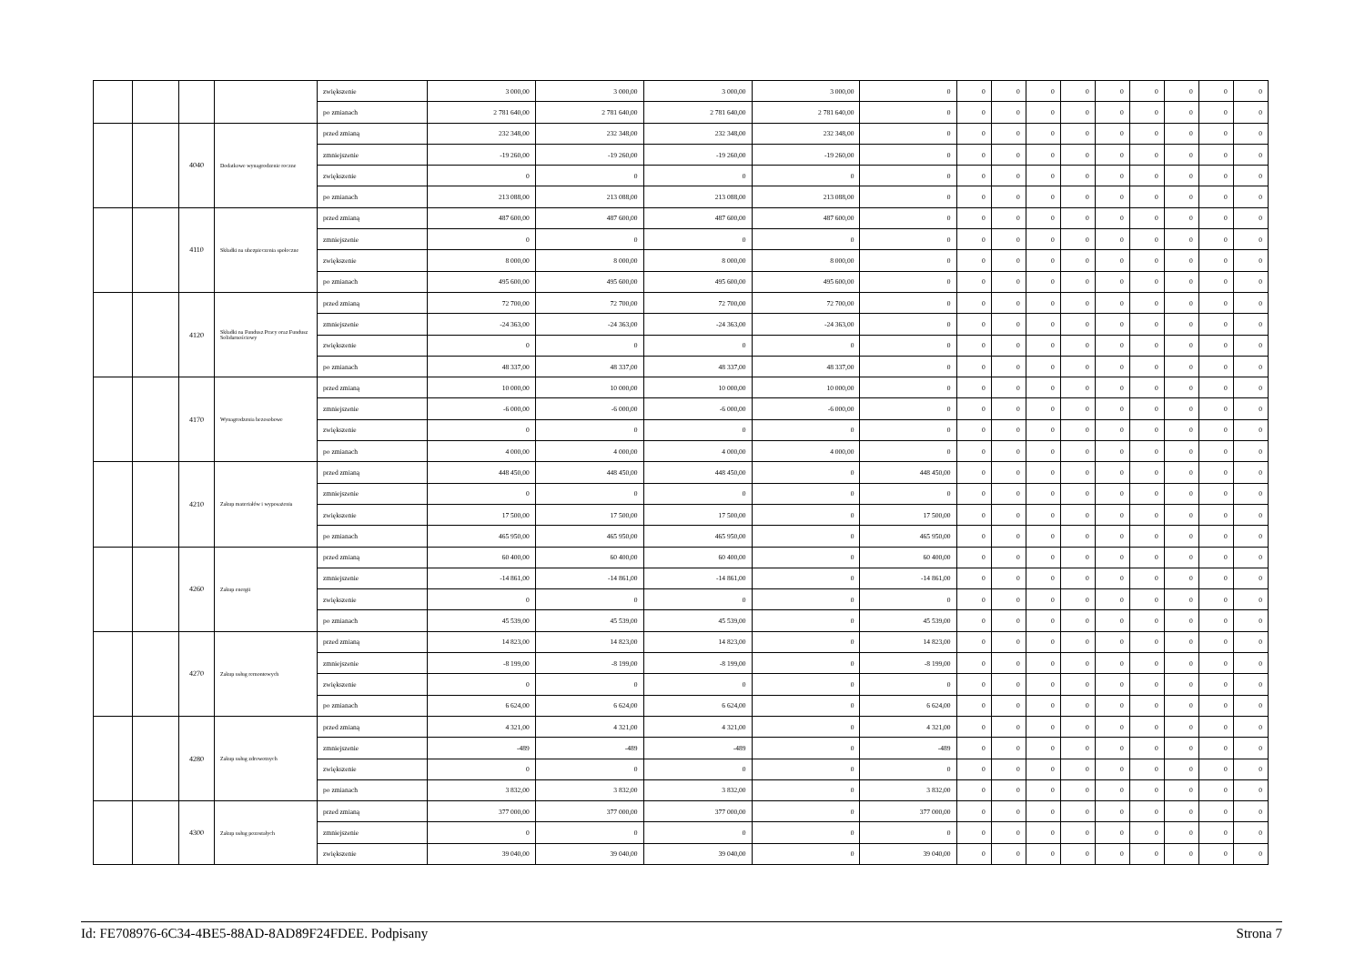| | | | | zwiększenie | 3 000,00 | 3 000,00 | 3 000,00 | 3 000,00 | 0 | 0 | 0 | 0 | 0 | 0 | 0 | 0 | 0 | 0 |
| | | | | po zmianach | 2 781 640,00 | 2 781 640,00 | 2 781 640,00 | 2 781 640,00 | 0 | 0 | 0 | 0 | 0 | 0 | 0 | 0 | 0 | 0 |
| | | 4040 | Dodatkowe wynagrodzenie roczne | przed zmianą | 232 348,00 | 232 348,00 | 232 348,00 | 232 348,00 | 0 | 0 | 0 | 0 | 0 | 0 | 0 | 0 | 0 | 0 |
| | | | | zmniejszenie | -19 260,00 | -19 260,00 | -19 260,00 | -19 260,00 | 0 | 0 | 0 | 0 | 0 | 0 | 0 | 0 | 0 | 0 |
| | | | | zwiększenie | 0 | 0 | 0 | 0 | 0 | 0 | 0 | 0 | 0 | 0 | 0 | 0 | 0 | 0 |
| | | | | po zmianach | 213 088,00 | 213 088,00 | 213 088,00 | 213 088,00 | 0 | 0 | 0 | 0 | 0 | 0 | 0 | 0 | 0 | 0 |
| | | 4110 | Składki na ubezpieczenia społeczne | przed zmianą | 487 600,00 | 487 600,00 | 487 600,00 | 487 600,00 | 0 | 0 | 0 | 0 | 0 | 0 | 0 | 0 | 0 | 0 |
| | | | | zmniejszenie | 0 | 0 | 0 | 0 | 0 | 0 | 0 | 0 | 0 | 0 | 0 | 0 | 0 | 0 |
| | | | | zwiększenie | 8 000,00 | 8 000,00 | 8 000,00 | 8 000,00 | 0 | 0 | 0 | 0 | 0 | 0 | 0 | 0 | 0 | 0 |
| | | | | po zmianach | 495 600,00 | 495 600,00 | 495 600,00 | 495 600,00 | 0 | 0 | 0 | 0 | 0 | 0 | 0 | 0 | 0 | 0 |
| | | 4120 | Składki na Fundusz Pracy oraz Fundusz Solidarnościowy | przed zmianą | 72 700,00 | 72 700,00 | 72 700,00 | 72 700,00 | 0 | 0 | 0 | 0 | 0 | 0 | 0 | 0 | 0 | 0 |
| | | | | zmniejszenie | -24 363,00 | -24 363,00 | -24 363,00 | -24 363,00 | 0 | 0 | 0 | 0 | 0 | 0 | 0 | 0 | 0 | 0 |
| | | | | zwiększenie | 0 | 0 | 0 | 0 | 0 | 0 | 0 | 0 | 0 | 0 | 0 | 0 | 0 | 0 |
| | | | | po zmianach | 48 337,00 | 48 337,00 | 48 337,00 | 48 337,00 | 0 | 0 | 0 | 0 | 0 | 0 | 0 | 0 | 0 | 0 |
| | | 4170 | Wynagrodzenia bezosobowe | przed zmianą | 10 000,00 | 10 000,00 | 10 000,00 | 10 000,00 | 0 | 0 | 0 | 0 | 0 | 0 | 0 | 0 | 0 | 0 |
| | | | | zmniejszenie | -6 000,00 | -6 000,00 | -6 000,00 | -6 000,00 | 0 | 0 | 0 | 0 | 0 | 0 | 0 | 0 | 0 | 0 |
| | | | | zwiększenie | 0 | 0 | 0 | 0 | 0 | 0 | 0 | 0 | 0 | 0 | 0 | 0 | 0 | 0 |
| | | | | po zmianach | 4 000,00 | 4 000,00 | 4 000,00 | 4 000,00 | 0 | 0 | 0 | 0 | 0 | 0 | 0 | 0 | 0 | 0 |
| | | 4210 | Zakup materiałów i wyposażenia | przed zmianą | 448 450,00 | 448 450,00 | 448 450,00 | 0 | 448 450,00 | 0 | 0 | 0 | 0 | 0 | 0 | 0 | 0 | 0 |
| | | | | zmniejszenie | 0 | 0 | 0 | 0 | 0 | 0 | 0 | 0 | 0 | 0 | 0 | 0 | 0 | 0 |
| | | | | zwiększenie | 17 500,00 | 17 500,00 | 17 500,00 | 0 | 17 500,00 | 0 | 0 | 0 | 0 | 0 | 0 | 0 | 0 | 0 |
| | | | | po zmianach | 465 950,00 | 465 950,00 | 465 950,00 | 0 | 465 950,00 | 0 | 0 | 0 | 0 | 0 | 0 | 0 | 0 | 0 |
| | | 4260 | Zakup energii | przed zmianą | 60 400,00 | 60 400,00 | 60 400,00 | 0 | 60 400,00 | 0 | 0 | 0 | 0 | 0 | 0 | 0 | 0 | 0 |
| | | | | zmniejszenie | -14 861,00 | -14 861,00 | -14 861,00 | 0 | -14 861,00 | 0 | 0 | 0 | 0 | 0 | 0 | 0 | 0 | 0 |
| | | | | zwiększenie | 0 | 0 | 0 | 0 | 0 | 0 | 0 | 0 | 0 | 0 | 0 | 0 | 0 | 0 |
| | | | | po zmianach | 45 539,00 | 45 539,00 | 45 539,00 | 0 | 45 539,00 | 0 | 0 | 0 | 0 | 0 | 0 | 0 | 0 | 0 |
| | | 4270 | Zakup usług remontowych | przed zmianą | 14 823,00 | 14 823,00 | 14 823,00 | 0 | 14 823,00 | 0 | 0 | 0 | 0 | 0 | 0 | 0 | 0 | 0 |
| | | | | zmniejszenie | -8 199,00 | -8 199,00 | -8 199,00 | 0 | -8 199,00 | 0 | 0 | 0 | 0 | 0 | 0 | 0 | 0 | 0 |
| | | | | zwiększenie | 0 | 0 | 0 | 0 | 0 | 0 | 0 | 0 | 0 | 0 | 0 | 0 | 0 | 0 |
| | | | | po zmianach | 6 624,00 | 6 624,00 | 6 624,00 | 0 | 6 624,00 | 0 | 0 | 0 | 0 | 0 | 0 | 0 | 0 | 0 |
| | | 4280 | Zakup usług zdrowotnych | przed zmianą | 4 321,00 | 4 321,00 | 4 321,00 | 0 | 4 321,00 | 0 | 0 | 0 | 0 | 0 | 0 | 0 | 0 | 0 |
| | | | | zmniejszenie | -489 | -489 | -489 | 0 | -489 | 0 | 0 | 0 | 0 | 0 | 0 | 0 | 0 | 0 |
| | | | | zwiększenie | 0 | 0 | 0 | 0 | 0 | 0 | 0 | 0 | 0 | 0 | 0 | 0 | 0 | 0 |
| | | | | po zmianach | 3 832,00 | 3 832,00 | 3 832,00 | 0 | 3 832,00 | 0 | 0 | 0 | 0 | 0 | 0 | 0 | 0 | 0 |
| | | 4300 | Zakup usług pozostałych | przed zmianą | 377 000,00 | 377 000,00 | 377 000,00 | 0 | 377 000,00 | 0 | 0 | 0 | 0 | 0 | 0 | 0 | 0 | 0 |
| | | | | zmniejszenie | 0 | 0 | 0 | 0 | 0 | 0 | 0 | 0 | 0 | 0 | 0 | 0 | 0 | 0 |
| | | | | zwiększenie | 39 040,00 | 39 040,00 | 39 040,00 | 0 | 39 040,00 | 0 | 0 | 0 | 0 | 0 | 0 | 0 | 0 | 0 |
Id: FE708976-6C34-4BE5-88AD-8AD89F24FDEE. Podpisany Strona 7